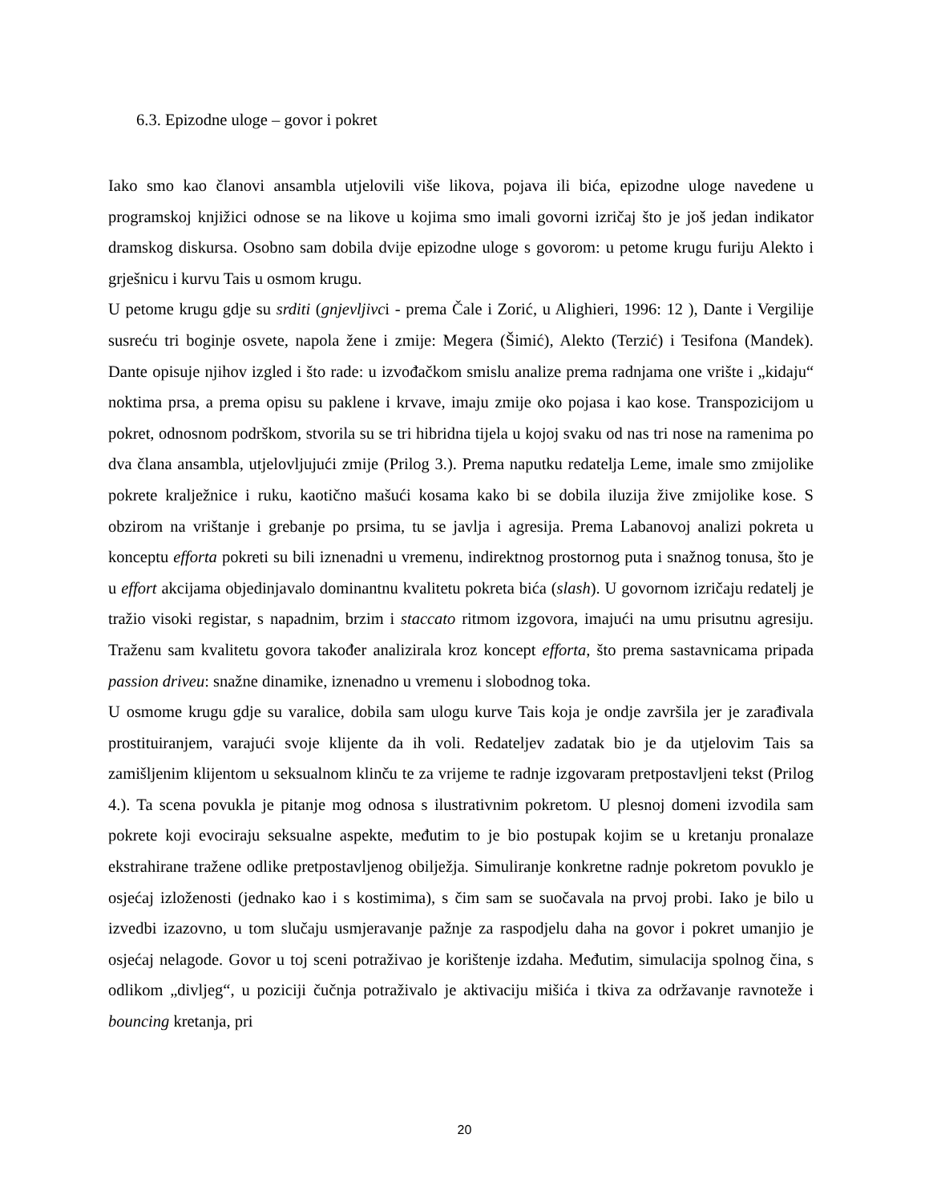6.3. Epizodne uloge – govor i pokret
Iako smo kao članovi ansambla utjelovili više likova, pojava ili bića, epizodne uloge navedene u programskoj knjižici odnose se na likove u kojima smo imali govorni izričaj što je još jedan indikator dramskog diskursa. Osobno sam dobila dvije epizodne uloge s govorom: u petome krugu furiju Alekto i grješnicu i kurvu Tais u osmom krugu.
U petome krugu gdje su srditi (gnjevljivci - prema Čale i Zorić, u Alighieri, 1996: 12 ), Dante i Vergilije susreću tri boginje osvete, napola žene i zmije: Megera (Šimić), Alekto (Terzić) i Tesifona (Mandek). Dante opisuje njihov izgled i što rade: u izvođačkom smislu analize prema radnjama one vrište i „kidaju“ noktima prsa, a prema opisu su paklene i krvave, imaju zmije oko pojasa i kao kose. Transpozicijom u pokret, odnosnom podrškom, stvorila su se tri hibridna tijela u kojoj svaku od nas tri nose na ramenima po dva člana ansambla, utjelovljujući zmije (Prilog 3.). Prema naputku redatelja Leme, imale smo zmijolike pokrete kralježnice i ruku, kaotično mašući kosama kako bi se dobila iluzija žive zmijolike kose. S obzirom na vrištanje i grebanje po prsima, tu se javlja i agresija. Prema Labanovoj analizi pokreta u konceptu efforta pokreti su bili iznenadni u vremenu, indirektnog prostornog puta i snažnog tonusa, što je u effort akcijama objedinjavalo dominantnu kvalitetu pokreta bića (slash). U govornom izričaju redatelj je tražio visoki registar, s napadnim, brzim i staccato ritmom izgovora, imajući na umu prisutnu agresiju. Traženu sam kvalitetu govora također analizirala kroz koncept efforta, što prema sastavnicama pripada passion driveu: snažne dinamike, iznenadno u vremenu i slobodnog toka.
U osmome krugu gdje su varalice, dobila sam ulogu kurve Tais koja je ondje završila jer je zarađivala prostituiranjem, varajući svoje klijente da ih voli. Redateljev zadatak bio je da utjelovim Tais sa zamišljenim klijentom u seksualnom klinču te za vrijeme te radnje izgovaram pretpostavljeni tekst (Prilog 4.). Ta scena povukla je pitanje mog odnosa s ilustrativnim pokretom. U plesnoj domeni izvodila sam pokrete koji evociraju seksualne aspekte, međutim to je bio postupak kojim se u kretanju pronalaze ekstrahirane tražene odlike pretpostavljenog obilježja. Simuliranje konkretne radnje pokretom povuklo je osjećaj izloženosti (jednako kao i s kostimima), s čim sam se suočavala na prvoj probi. Iako je bilo u izvedbi izazovno, u tom slučaju usmjeravanje pažnje za raspodjelu daha na govor i pokret umanjio je osjećaj nelagode. Govor u toj sceni potraživao je korištenje izdaha. Međutim, simulacija spolnog čina, s odlikom „divljeg“, u poziciji čučnja potraživalo je aktivaciju mišića i tkiva za održavanje ravnoteže i bouncing kretanja, pri
20